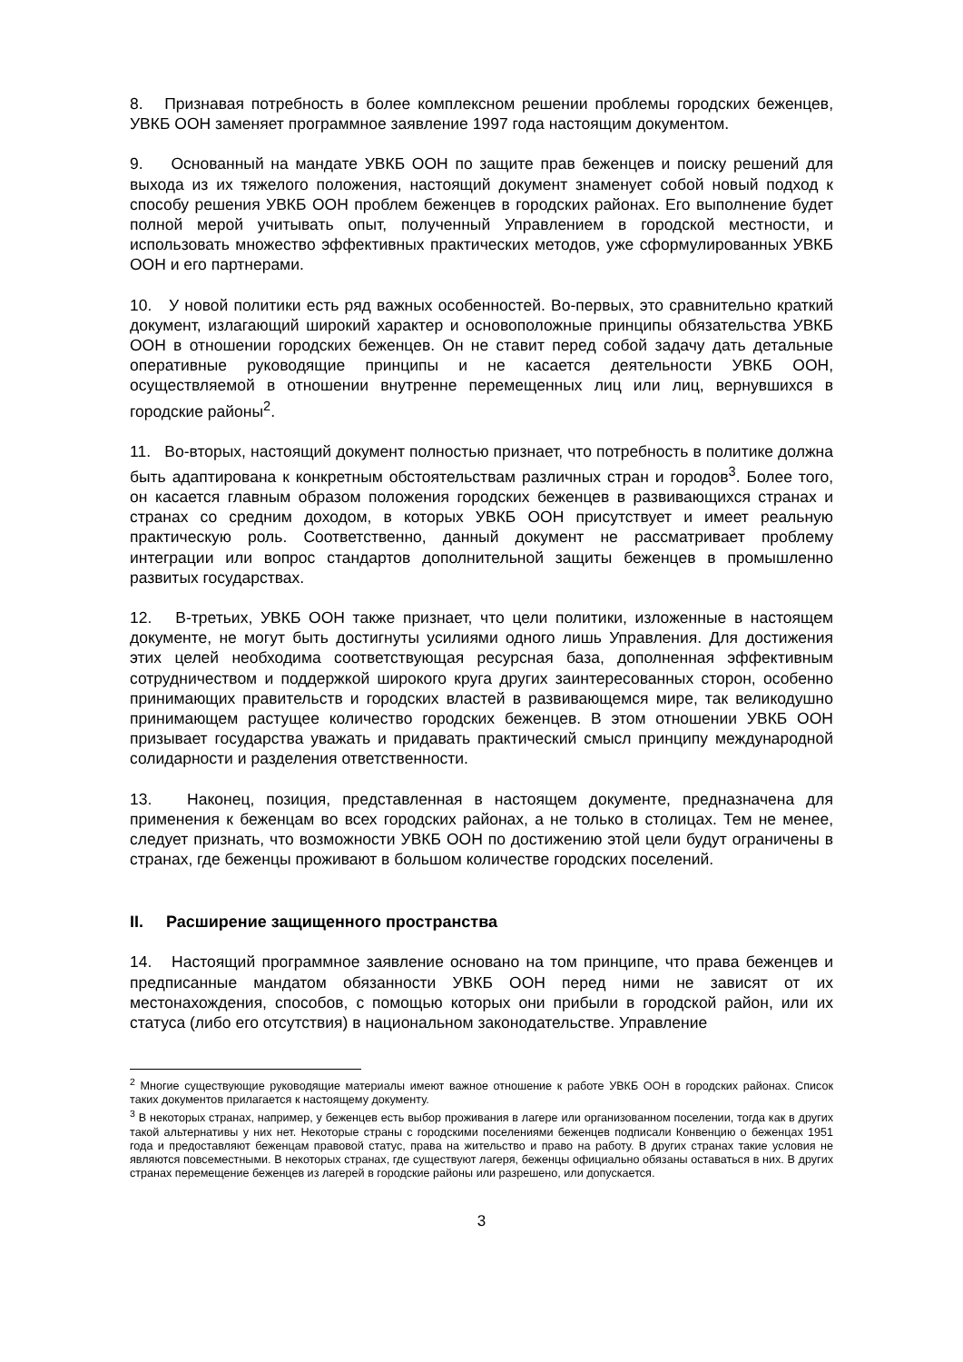8. Признавая потребность в более комплексном решении проблемы городских беженцев, УВКБ ООН заменяет программное заявление 1997 года настоящим документом.
9. Основанный на мандате УВКБ ООН по защите прав беженцев и поиску решений для выхода из их тяжелого положения, настоящий документ знаменует собой новый подход к способу решения УВКБ ООН проблем беженцев в городских районах. Его выполнение будет полной мерой учитывать опыт, полученный Управлением в городской местности, и использовать множество эффективных практических методов, уже сформулированных УВКБ ООН и его партнерами.
10. У новой политики есть ряд важных особенностей. Во-первых, это сравнительно краткий документ, излагающий широкий характер и основоположные принципы обязательства УВКБ ООН в отношении городских беженцев. Он не ставит перед собой задачу дать детальные оперативные руководящие принципы и не касается деятельности УВКБ ООН, осуществляемой в отношении внутренне перемещенных лиц или лиц, вернувшихся в городские районы<sup>2</sup>.
11. Во-вторых, настоящий документ полностью признает, что потребность в политике должна быть адаптирована к конкретным обстоятельствам различных стран и городов<sup>3</sup>. Более того, он касается главным образом положения городских беженцев в развивающихся странах и странах со средним доходом, в которых УВКБ ООН присутствует и имеет реальную практическую роль. Соответственно, данный документ не рассматривает проблему интеграции или вопрос стандартов дополнительной защиты беженцев в промышленно развитых государствах.
12. В-третьих, УВКБ ООН также признает, что цели политики, изложенные в настоящем документе, не могут быть достигнуты усилиями одного лишь Управления. Для достижения этих целей необходима соответствующая ресурсная база, дополненная эффективным сотрудничеством и поддержкой широкого круга других заинтересованных сторон, особенно принимающих правительств и городских властей в развивающемся мире, так великодушно принимающем растущее количество городских беженцев. В этом отношении УВКБ ООН призывает государства уважать и придавать практический смысл принципу международной солидарности и разделения ответственности.
13. Наконец, позиция, представленная в настоящем документе, предназначена для применения к беженцам во всех городских районах, а не только в столицах. Тем не менее, следует признать, что возможности УВКБ ООН по достижению этой цели будут ограничены в странах, где беженцы проживают в большом количестве городских поселений.
II. Расширение защищенного пространства
14. Настоящий программное заявление основано на том принципе, что права беженцев и предписанные мандатом обязанности УВКБ ООН перед ними не зависят от их местонахождения, способов, с помощью которых они прибыли в городской район, или их статуса (либо его отсутствия) в национальном законодательстве. Управление
<sup>2</sup> Многие существующие руководящие материалы имеют важное отношение к работе УВКБ ООН в городских районах. Список таких документов прилагается к настоящему документу.
<sup>3</sup> В некоторых странах, например, у беженцев есть выбор проживания в лагере или организованном поселении, тогда как в других такой альтернативы у них нет. Некоторые страны с городскими поселениями беженцев подписали Конвенцию о беженцах 1951 года и предоставляют беженцам правовой статус, права на жительство и право на работу. В других странах такие условия не являются повсеместными. В некоторых странах, где существуют лагеря, беженцы официально обязаны оставаться в них. В других странах перемещение беженцев из лагерей в городские районы или разрешено, или допускается.
3